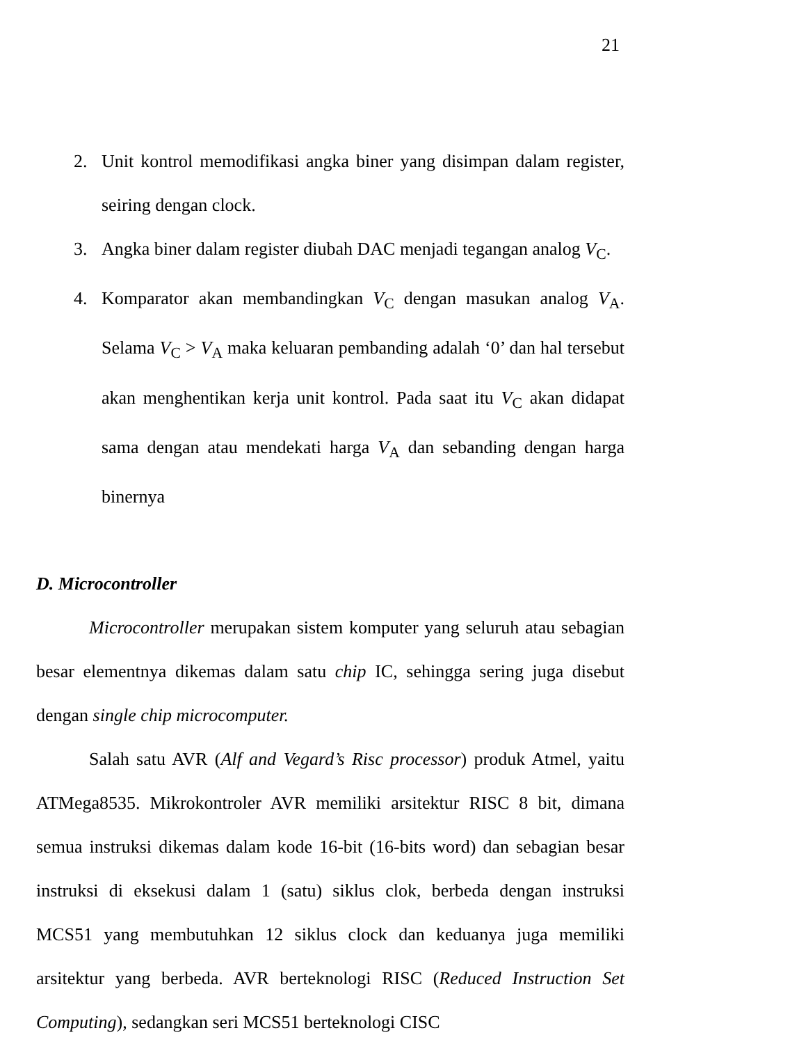21
2. Unit kontrol memodifikasi angka biner yang disimpan dalam register, seiring dengan clock.
3. Angka biner dalam register diubah DAC menjadi tegangan analog V<sub>C</sub>.
4. Komparator akan membandingkan V<sub>C</sub> dengan masukan analog V<sub>A</sub>. Selama V<sub>C</sub> > V<sub>A</sub> maka keluaran pembanding adalah ‘0’ dan hal tersebut akan menghentikan kerja unit kontrol. Pada saat itu V<sub>C</sub> akan didapat sama dengan atau mendekati harga V<sub>A</sub> dan sebanding dengan harga binernya
D. Microcontroller
Microcontroller merupakan sistem komputer yang seluruh atau sebagian besar elementnya dikemas dalam satu chip IC, sehingga sering juga disebut dengan single chip microcomputer.
Salah satu AVR (Alf and Vegard’s Risc processor) produk Atmel, yaitu ATMega8535. Mikrokontroler AVR memiliki arsitektur RISC 8 bit, dimana semua instruksi dikemas dalam kode 16-bit (16-bits word) dan sebagian besar instruksi di eksekusi dalam 1 (satu) siklus clok, berbeda dengan instruksi MCS51 yang membutuhkan 12 siklus clock dan keduanya juga memiliki arsitektur yang berbeda. AVR berteknologi RISC (Reduced Instruction Set Computing), sedangkan seri MCS51 berteknologi CISC